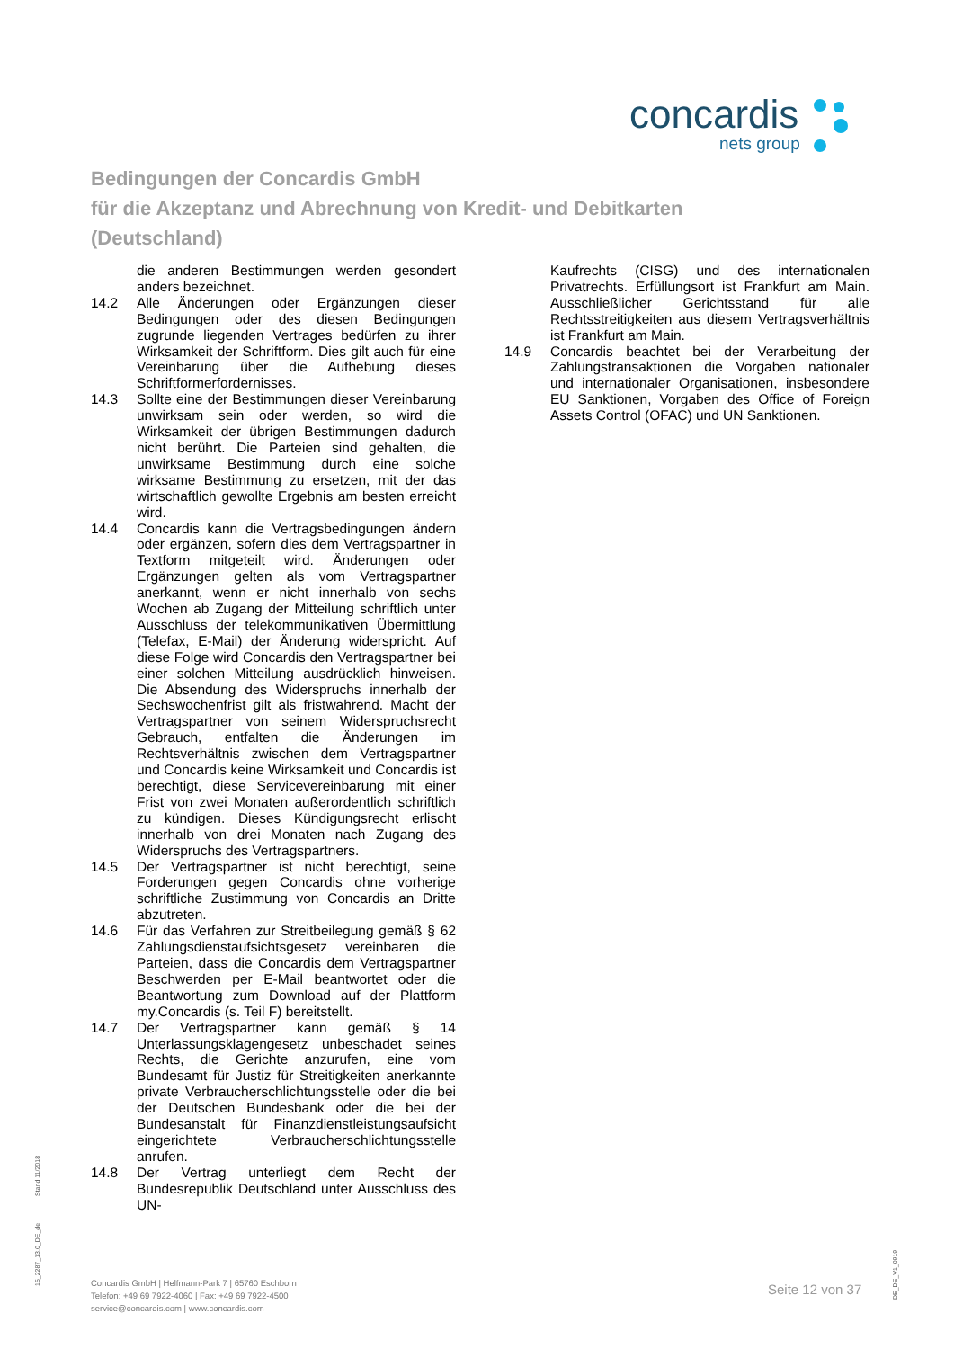concardis
nets group
Bedingungen der Concardis GmbH
für die Akzeptanz und Abrechnung von Kredit- und Debitkarten
(Deutschland)
die anderen Bestimmungen werden gesondert anders bezeichnet.
14.2 Alle Änderungen oder Ergänzungen dieser Bedingungen oder des diesen Bedingungen zugrunde liegenden Vertrages bedürfen zu ihrer Wirksamkeit der Schriftform. Dies gilt auch für eine Vereinbarung über die Aufhebung dieses Schriftformerfordernisses.
14.3 Sollte eine der Bestimmungen dieser Vereinbarung unwirksam sein oder werden, so wird die Wirksamkeit der übrigen Bestimmungen dadurch nicht berührt. Die Parteien sind gehalten, die unwirksame Bestimmung durch eine solche wirksame Bestimmung zu ersetzen, mit der das wirtschaftlich gewollte Ergebnis am besten erreicht wird.
14.4 Concardis kann die Vertragsbedingungen ändern oder ergänzen, sofern dies dem Vertragspartner in Textform mitgeteilt wird. Änderungen oder Ergänzungen gelten als vom Vertragspartner anerkannt, wenn er nicht innerhalb von sechs Wochen ab Zugang der Mitteilung schriftlich unter Ausschluss der telekommunikativen Übermittlung (Telefax, E-Mail) der Änderung widerspricht. Auf diese Folge wird Concardis den Vertragspartner bei einer solchen Mitteilung ausdrücklich hinweisen. Die Absendung des Widerspruchs innerhalb der Sechswochenfrist gilt als fristwahrend. Macht der Vertragspartner von seinem Widerspruchsrecht Gebrauch, entfalten die Änderungen im Rechtsverhältnis zwischen dem Vertragspartner und Concardis keine Wirksamkeit und Concardis ist berechtigt, diese Servicevereinbarung mit einer Frist von zwei Monaten außerordentlich schriftlich zu kündigen. Dieses Kündigungsrecht erlischt innerhalb von drei Monaten nach Zugang des Widerspruchs des Vertragspartners.
14.5 Der Vertragspartner ist nicht berechtigt, seine Forderungen gegen Concardis ohne vorherige schriftliche Zustimmung von Concardis an Dritte abzutreten.
14.6 Für das Verfahren zur Streitbeilegung gemäß § 62 Zahlungsdienstaufsichtsgesetz vereinbaren die Parteien, dass die Concardis dem Vertragspartner Beschwerden per E-Mail beantwortet oder die Beantwortung zum Download auf der Plattform my.Concardis (s. Teil F) bereitstellt.
14.7 Der Vertragspartner kann gemäß § 14 Unterlassungsklagengesetz unbeschadet seines Rechts, die Gerichte anzurufen, eine vom Bundesamt für Justiz für Streitigkeiten anerkannte private Verbraucherschlichtungsstelle oder die bei der Deutschen Bundesbank oder die bei der Bundesanstalt für Finanzdienstleistungsaufsicht eingerichtete Verbraucherschlichtungsstelle anrufen.
14.8 Der Vertrag unterliegt dem Recht der Bundesrepublik Deutschland unter Ausschluss des UN-
Kaufrechts (CISG) und des internationalen Privatrechts. Erfüllungsort ist Frankfurt am Main. Ausschließlicher Gerichtsstand für alle Rechtsstreitigkeiten aus diesem Vertragsverhältnis ist Frankfurt am Main.
14.9 Concardis beachtet bei der Verarbeitung der Zahlungstransaktionen die Vorgaben nationaler und internationaler Organisationen, insbesondere EU Sanktionen, Vorgaben des Office of Foreign Assets Control (OFAC) und UN Sanktionen.
Concardis GmbH | Helfmann-Park 7 | 65760 Eschborn
Telefon: +49 69 7922-4060 | Fax: +49 69 7922-4500
service@concardis.com | www.concardis.com
Seite 12 von 37
Stand 11/2018
15_2287_13.0_DE_de
DE_DE_V1_0919